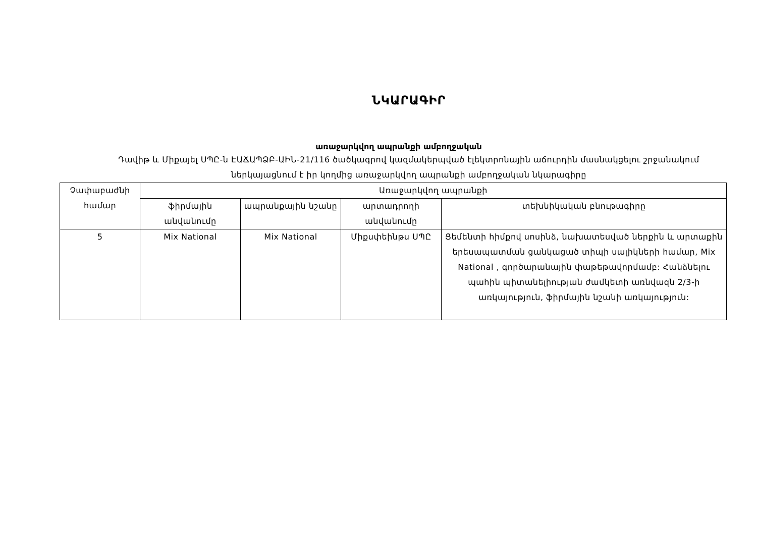ՆԿԱՐԱԳԻՐ
առաջարկվող ապրանքի ամբողջական
Դավիթ և Միքայել ՍՊԸ-ն ԷԱՃԱՊՁԲ-ԱԻՆ-21/116 ծածկագրով կազմակերպված էլեկտրոնային աճուրդին մասնակցելու շրջանակում
ներկայացնում է իր կողմից առաջարկվող ապրանքի ամբողջական նկարագիրը
| Չափաբաժնի համար | Առաջարկվող ապրանքի | | | |
| --- | --- | --- | --- | --- |
| | ֆիրմային անվանումը | ապրանքային նշանը | արտադրողի անվանումը | տեխնիկական բնութագիրը |
| 5 | Mix National | Mix National | Միքսփեինթս ՍՊԸ | Ցեմենտի հիմքով սոսինձ, նախատեսված ներքին և արտաքին երեսապատման ցանկացած տիպի սալիկների համար, Mix National , գործարանային փաթեթավորմամբ: Հանձնելու պահին պիտանելիության ժամկետի առնվազն 2/3-ի առկայություն, ֆիրմային նշանի առկայություն: |